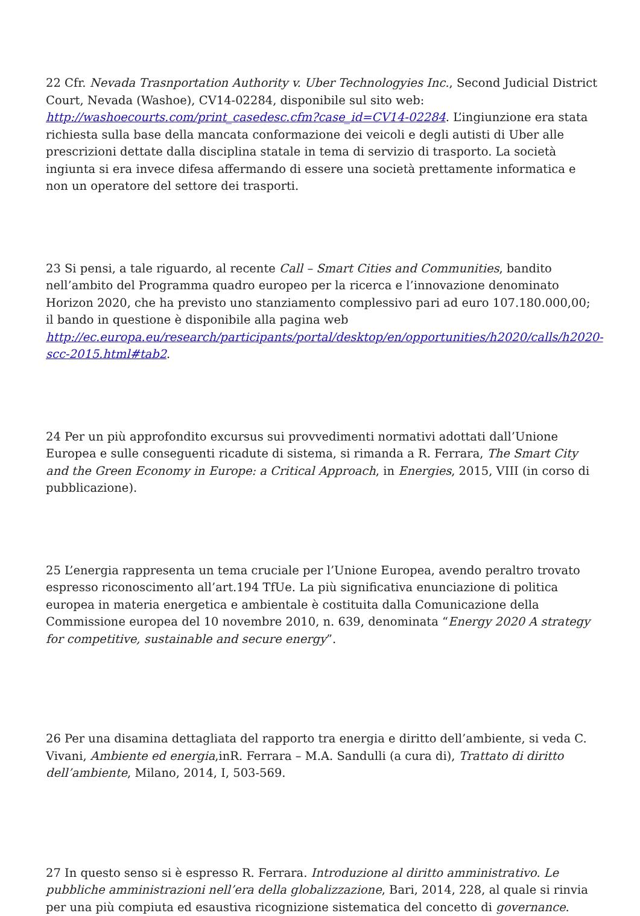22 Cfr. Nevada Trasnportation Authority v. Uber Technologyies Inc., Second Judicial District Court, Nevada (Washoe), CV14-02284, disponibile sul sito web: http://washoecourts.com/print_casedesc.cfm?case_id=CV14-02284. L’ingiunzione era stata richiesta sulla base della mancata conformazione dei veicoli e degli autisti di Uber alle prescrizioni dettate dalla disciplina statale in tema di servizio di trasporto. La società ingiunta si era invece difesa affermando di essere una società prettamente informatica e non un operatore del settore dei trasporti.
23 Si pensi, a tale riguardo, al recente Call – Smart Cities and Communities, bandito nell’ambito del Programma quadro europeo per la ricerca e l’innovazione denominato Horizon 2020, che ha previsto uno stanziamento complessivo pari ad euro 107.180.000,00; il bando in questione è disponibile alla pagina web http://ec.europa.eu/research/participants/portal/desktop/en/opportunities/h2020/calls/h2020-scc-2015.html#tab2.
24 Per un più approfondito excursus sui provvedimenti normativi adottati dall’Unione Europea e sulle conseguenti ricadute di sistema, si rimanda a R. Ferrara, The Smart City and the Green Economy in Europe: a Critical Approach, in Energies, 2015, VIII (in corso di pubblicazione).
25 L’energia rappresenta un tema cruciale per l’Unione Europea, avendo peraltro trovato espresso riconoscimento all’art.194 TfUe. La più significativa enunciazione di politica europea in materia energetica e ambientale è costituita dalla Comunicazione della Commissione europea del 10 novembre 2010, n. 639, denominata “Energy 2020 A strategy for competitive, sustainable and secure energy”.
26 Per una disamina dettagliata del rapporto tra energia e diritto dell’ambiente, si veda C. Vivani, Ambiente ed energia,inR. Ferrara – M.A. Sandulli (a cura di), Trattato di diritto dell’ambiente, Milano, 2014, I, 503-569.
27 In questo senso si è espresso R. Ferrara. Introduzione al diritto amministrativo. Le pubbliche amministrazioni nell’era della globalizzazione, Bari, 2014, 228, al quale si rinvia per una più compiuta ed esaustiva ricognizione sistematica del concetto di governance.